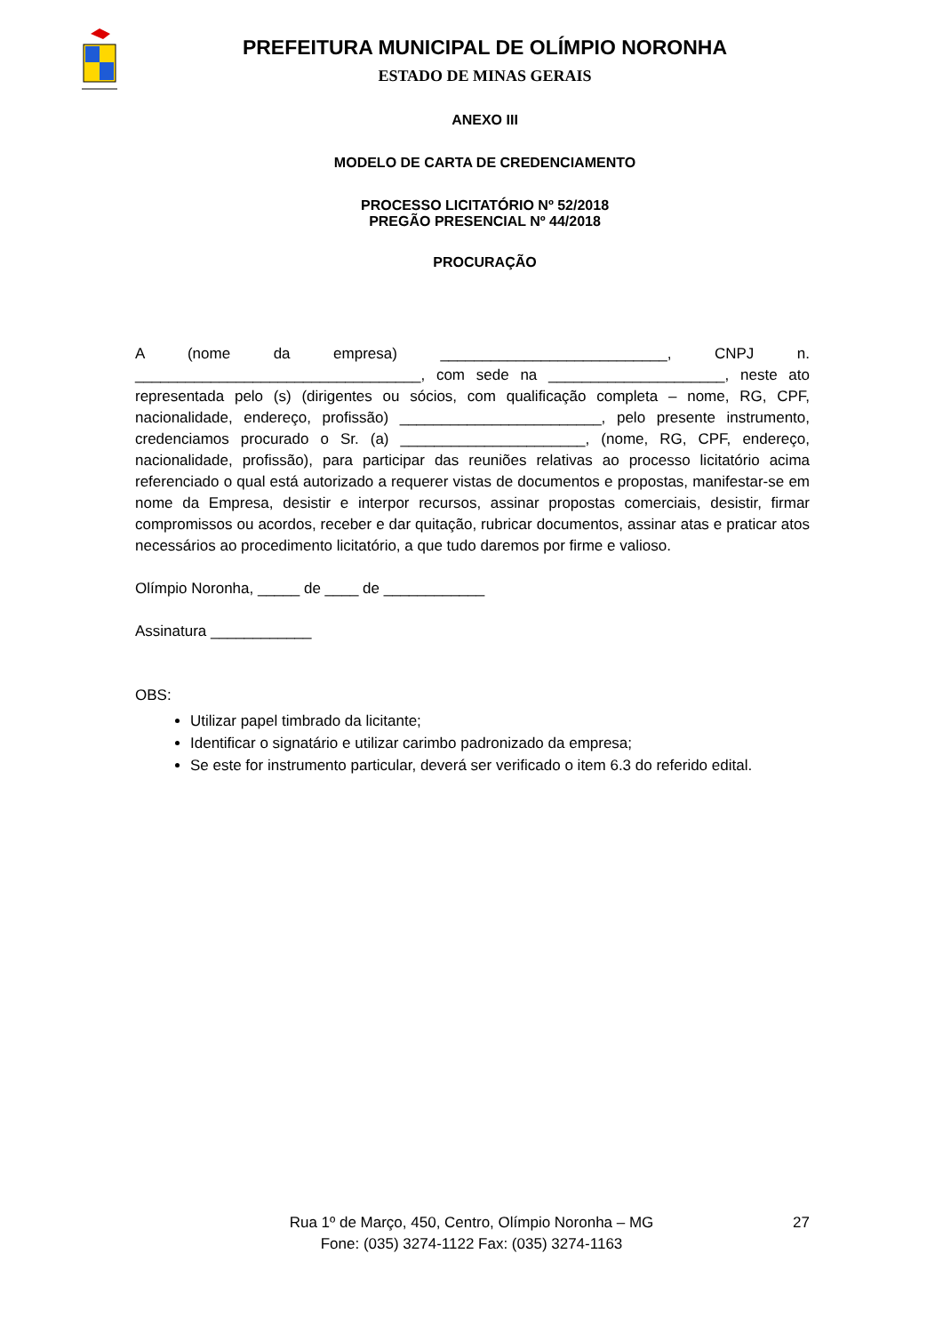PREFEITURA MUNICIPAL DE OLÍMPIO NORONHA
ESTADO DE MINAS GERAIS
ANEXO III
MODELO DE CARTA DE CREDENCIAMENTO
PROCESSO LICITATÓRIO Nº 52/2018
PREGÃO PRESENCIAL Nº 44/2018
PROCURAÇÃO
A (nome da empresa) ___________________________, CNPJ n. __________________________________, com sede na _____________________, neste ato representada pelo (s) (dirigentes ou sócios, com qualificação completa – nome, RG, CPF, nacionalidade, endereço, profissão) ________________________, pelo presente instrumento, credenciamos procurado o Sr. (a) ______________________, (nome, RG, CPF, endereço, nacionalidade, profissão), para participar das reuniões relativas ao processo licitatório acima referenciado o qual está autorizado a requerer vistas de documentos e propostas, manifestar-se em nome da Empresa, desistir e interpor recursos, assinar propostas comerciais, desistir, firmar compromissos ou acordos, receber e dar quitação, rubricar documentos, assinar atas e praticar atos necessários ao procedimento licitatório, a que tudo daremos por firme e valioso.
Olímpio Noronha, _____ de ____ de ____________
Assinatura ____________
OBS:
Utilizar papel timbrado da licitante;
Identificar o signatário e utilizar carimbo padronizado da empresa;
Se este for instrumento particular, deverá ser verificado o item 6.3 do referido edital.
Rua 1º de Março, 450, Centro, Olímpio Noronha – MG
Fone: (035) 3274-1122 Fax: (035) 3274-1163
27